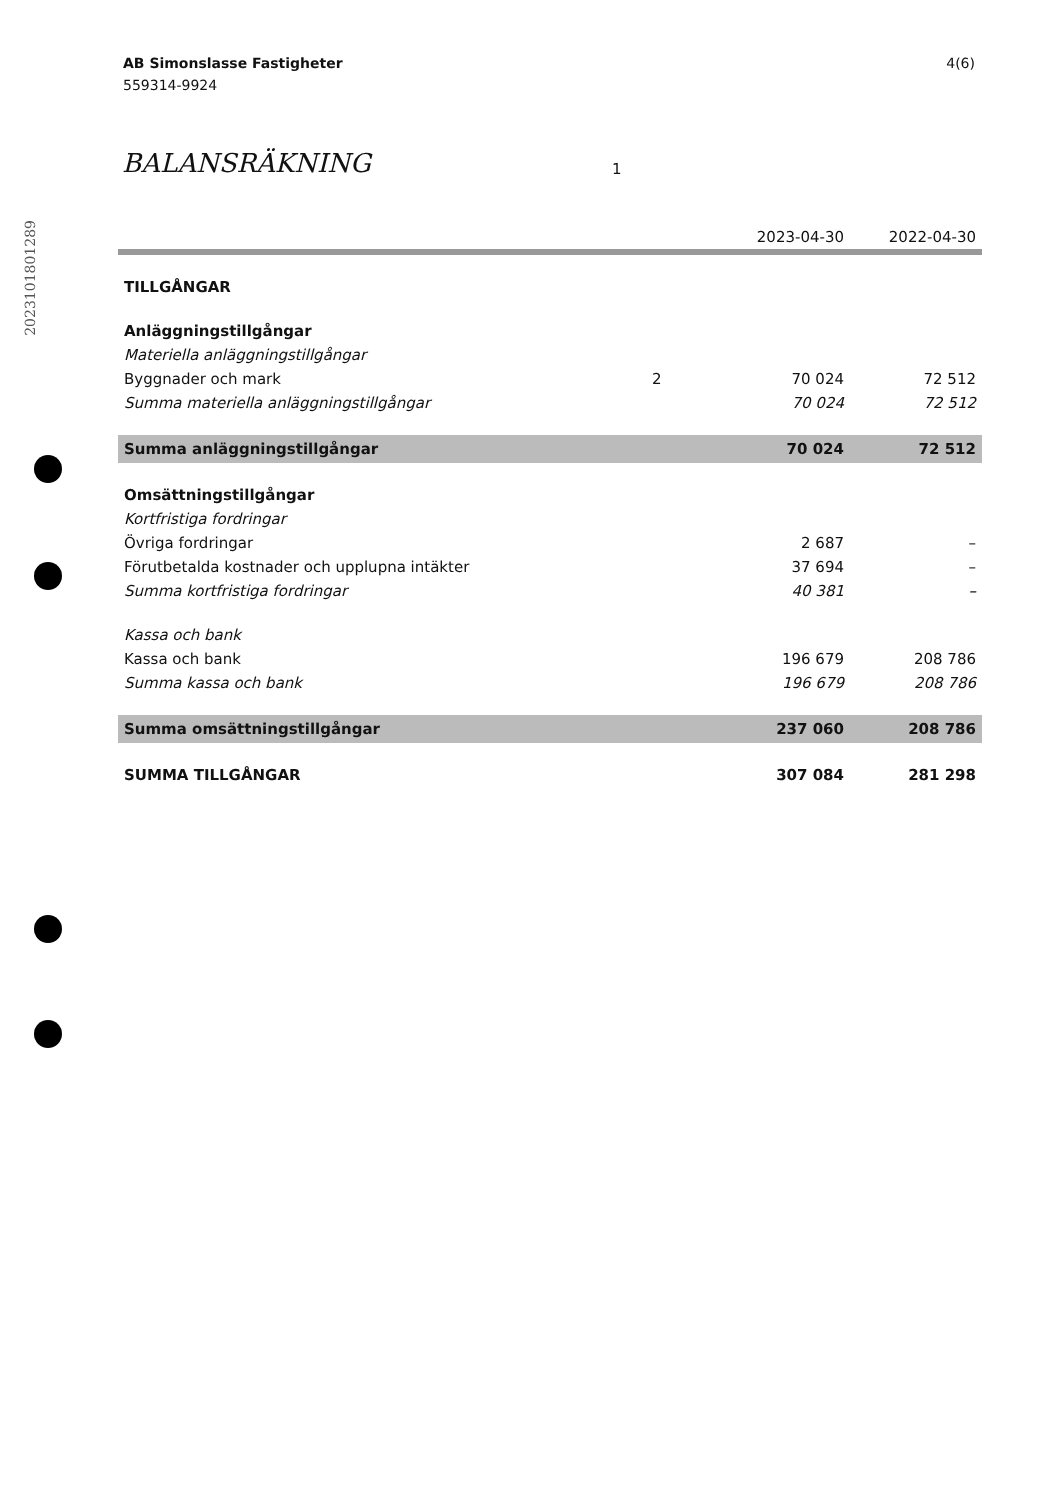20231018012​89
4(6) AB Simonslasse Fastigheter
559314-9924
BALANSRÄKNING 1
| | | 2023-04-30 | 2022-04-30 |
| --- | --- | --- | --- |
| TILLGÅNGAR | | | |
| Anläggningstillgångar | | | |
| Materiella anläggningstillgångar | | | |
| Byggnader och mark | 2 | 70 024 | 72 512 |
| Summa materiella anläggningstillgångar | | 70 024 | 72 512 |
| Summa anläggningstillgångar | | 70 024 | 72 512 |
| Omsättningstillgångar | | | |
| Kortfristiga fordringar | | | |
| Övriga fordringar | | 2 687 | – |
| Förutbetalda kostnader och upplupna intäkter | | 37 694 | – |
| Summa kortfristiga fordringar | | 40 381 | – |
| Kassa och bank | | | |
| Kassa och bank | | 196 679 | 208 786 |
| Summa kassa och bank | | 196 679 | 208 786 |
| Summa omsättningstillgångar | | 237 060 | 208 786 |
| SUMMA TILLGÅNGAR | | 307 084 | 281 298 |